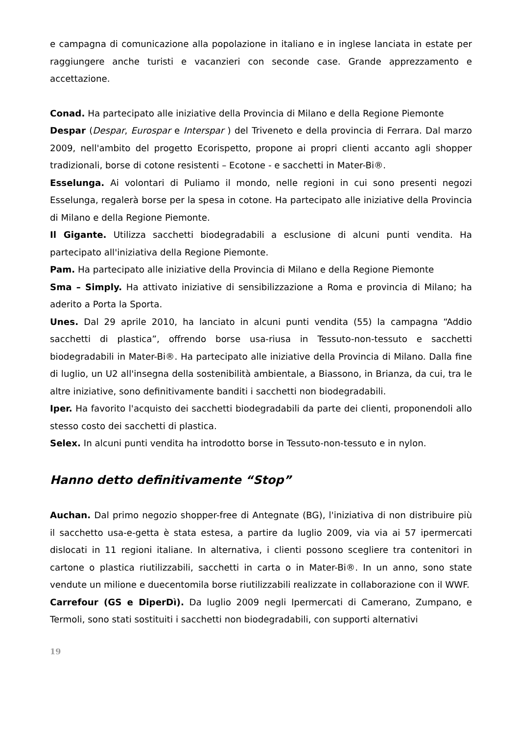e campagna di comunicazione alla popolazione in italiano e in inglese lanciata in estate per raggiungere anche turisti e vacanzieri con seconde case. Grande apprezzamento e accettazione.
Conad. Ha partecipato alle iniziative della Provincia di Milano e della Regione Piemonte
Despar (Despar, Eurospar e Interspar ) del Triveneto e della provincia di Ferrara. Dal marzo 2009, nell'ambito del progetto Ecorispetto, propone ai propri clienti accanto agli shopper tradizionali, borse di cotone resistenti – Ecotone - e sacchetti in Mater-Bi®.
Esselunga. Ai volontari di Puliamo il mondo, nelle regioni in cui sono presenti negozi Esselunga, regalerà borse per la spesa in cotone. Ha partecipato alle iniziative della Provincia di Milano e della Regione Piemonte.
Il Gigante. Utilizza sacchetti biodegradabili a esclusione di alcuni punti vendita. Ha partecipato all'iniziativa della Regione Piemonte.
Pam. Ha partecipato alle iniziative della Provincia di Milano e della Regione Piemonte
Sma – Simply. Ha attivato iniziative di sensibilizzazione a Roma e provincia di Milano; ha aderito a Porta la Sporta.
Unes. Dal 29 aprile 2010, ha lanciato in alcuni punti vendita (55) la campagna “Addio sacchetti di plastica”, offrendo borse usa-riusa in Tessuto-non-tessuto e sacchetti biodegradabili in Mater-Bi®. Ha partecipato alle iniziative della Provincia di Milano. Dalla fine di luglio, un U2 all'insegna della sostenibilità ambientale, a Biassono, in Brianza, da cui, tra le altre iniziative, sono definitivamente banditi i sacchetti non biodegradabili.
Iper. Ha favorito l'acquisto dei sacchetti biodegradabili da parte dei clienti, proponendoli allo stesso costo dei sacchetti di plastica.
Selex. In alcuni punti vendita ha introdotto borse in Tessuto-non-tessuto e in nylon.
Hanno detto definitivamente “Stop”
Auchan. Dal primo negozio shopper-free di Antegnate (BG), l'iniziativa di non distribuire più il sacchetto usa-e-getta è stata estesa, a partire da luglio 2009, via via ai 57 ipermercati dislocati in 11 regioni italiane. In alternativa, i clienti possono scegliere tra contenitori in cartone o plastica riutilizzabili, sacchetti in carta o in Mater-Bi®. In un anno, sono state vendute un milione e duecentomila borse riutilizzabili realizzate in collaborazione con il WWF.
Carrefour (GS e DiperDì). Da luglio 2009 negli Ipermercati di Camerano, Zumpano, e Termoli, sono stati sostituiti i sacchetti non biodegradabili, con supporti alternativi
19